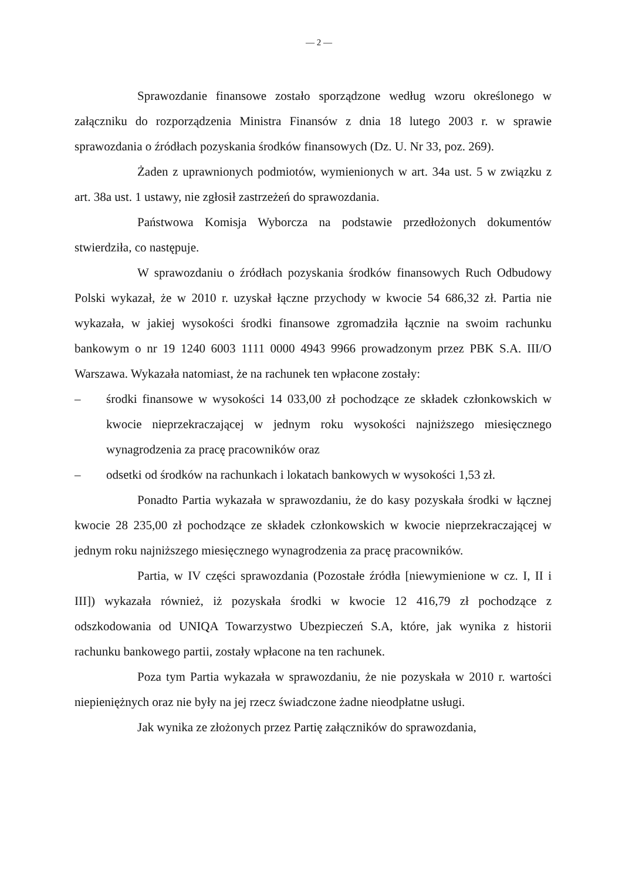— 2 —
Sprawozdanie finansowe zostało sporządzone według wzoru określonego w załączniku do rozporządzenia Ministra Finansów z dnia 18 lutego 2003 r. w sprawie sprawozdania o źródłach pozyskania środków finansowych (Dz. U. Nr 33, poz. 269).
Żaden z uprawnionych podmiotów, wymienionych w art. 34a ust. 5 w związku z art. 38a ust. 1 ustawy, nie zgłosił zastrzeżeń do sprawozdania.
Państwowa Komisja Wyborcza na podstawie przedłożonych dokumentów stwierdziła, co następuje.
W sprawozdaniu o źródłach pozyskania środków finansowych Ruch Odbudowy Polski wykazał, że w 2010 r. uzyskał łączne przychody w kwocie 54 686,32 zł. Partia nie wykazała, w jakiej wysokości środki finansowe zgromadziła łącznie na swoim rachunku bankowym o nr 19 1240 6003 1111 0000 4943 9966 prowadzonym przez PBK S.A. III/O Warszawa. Wykazała natomiast, że na rachunek ten wpłacone zostały:
– środki finansowe w wysokości 14 033,00 zł pochodzące ze składek członkowskich w kwocie nieprzekraczającej w jednym roku wysokości najniższego miesięcznego wynagrodzenia za pracę pracowników oraz
– odsetki od środków na rachunkach i lokatach bankowych w wysokości 1,53 zł.
Ponadto Partia wykazała w sprawozdaniu, że do kasy pozyskała środki w łącznej kwocie 28 235,00 zł pochodzące ze składek członkowskich w kwocie nieprzekraczającej w jednym roku najniższego miesięcznego wynagrodzenia za pracę pracowników.
Partia, w IV części sprawozdania (Pozostałe źródła [niewymienione w cz. I, II i III]) wykazała również, iż pozyskała środki w kwocie 12 416,79 zł pochodzące z odszkodowania od UNIQA Towarzystwo Ubezpieczeń S.A, które, jak wynika z historii rachunku bankowego partii, zostały wpłacone na ten rachunek.
Poza tym Partia wykazała w sprawozdaniu, że nie pozyskała w 2010 r. wartości niepieniężnych oraz nie były na jej rzecz świadczone żadne nieodpłatne usługi.
Jak wynika ze złożonych przez Partię załączników do sprawozdania,